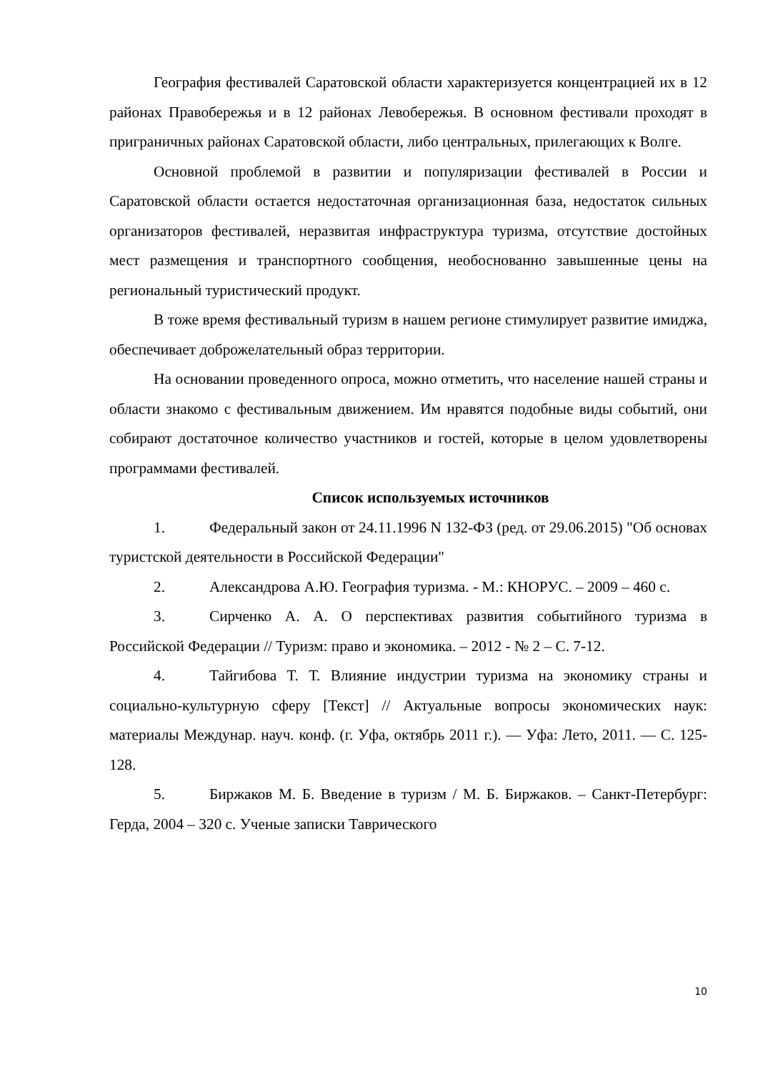География фестивалей Саратовской области характеризуется концентрацией их в 12 районах Правобережья и в 12 районах Левобережья. В основном фестивали проходят в приграничных районах Саратовской области, либо центральных, прилегающих к Волге.
Основной проблемой в развитии и популяризации фестивалей в России и Саратовской области остается недостаточная организационная база, недостаток сильных организаторов фестивалей, неразвитая инфраструктура туризма, отсутствие достойных мест размещения и транспортного сообщения, необоснованно завышенные цены на региональный туристический продукт.
В тоже время фестивальный туризм в нашем регионе стимулирует развитие имиджа, обеспечивает доброжелательный образ территории.
На основании проведенного опроса, можно отметить, что население нашей страны и области знакомо с фестивальным движением. Им нравятся подобные виды событий, они собирают достаточное количество участников и гостей, которые в целом удовлетворены программами фестивалей.
Список используемых источников
1. Федеральный закон от 24.11.1996 N 132-ФЗ (ред. от 29.06.2015) "Об основах туристской деятельности в Российской Федерации"
2. Александрова А.Ю. География туризма. - М.: КНОРУС. – 2009 – 460 с.
3. Сирченко А. А. О перспективах развития событийного туризма в Российской Федерации // Туризм: право и экономика. – 2012 - № 2 – С. 7-12.
4. Тайгибова Т. Т. Влияние индустрии туризма на экономику страны и социально-культурную сферу [Текст] // Актуальные вопросы экономических наук: материалы Междунар. науч. конф. (г. Уфа, октябрь 2011 г.). — Уфа: Лето, 2011. — С. 125-128.
5. Биржаков М. Б. Введение в туризм / М. Б. Биржаков. – Санкт-Петербург: Герда, 2004 – 320 с. Ученые записки Таврического
10